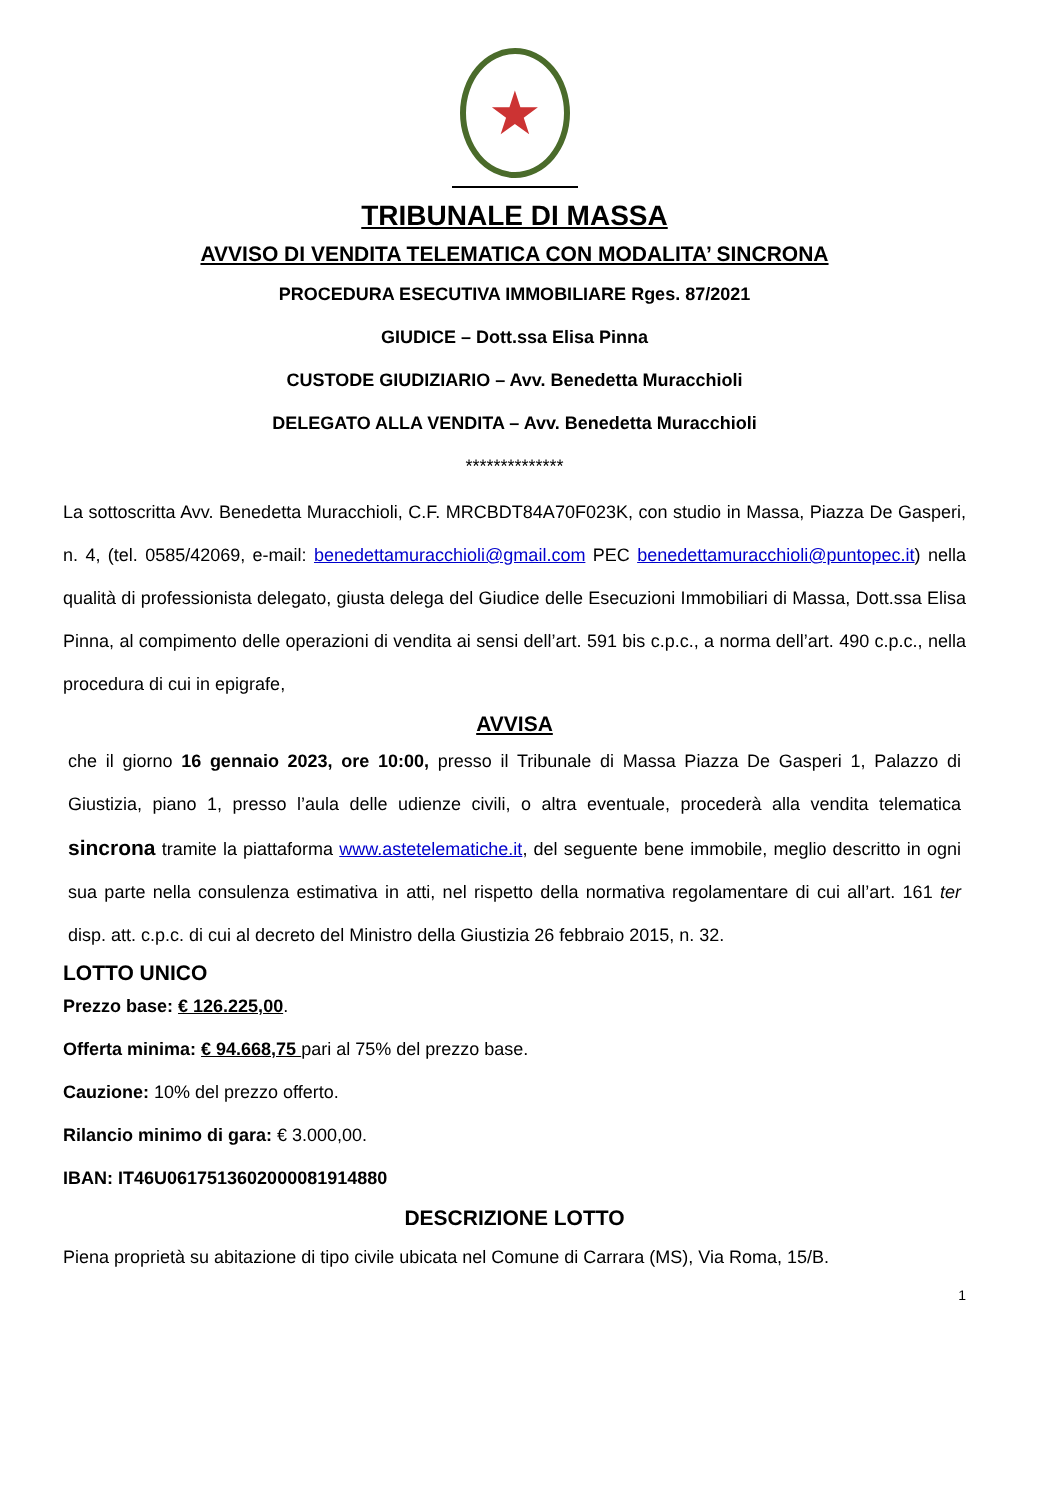★
TRIBUNALE DI MASSA
AVVISO DI VENDITA TELEMATICA CON MODALITA’ SINCRONA
PROCEDURA ESECUTIVA IMMOBILIARE Rges. 87/2021
GIUDICE – Dott.ssa Elisa Pinna
CUSTODE GIUDIZIARIO – Avv. Benedetta Muracchioli
DELEGATO ALLA VENDITA – Avv. Benedetta Muracchioli
**************
La sottoscritta Avv. Benedetta Muracchioli, C.F. MRCBDT84A70F023K, con studio in Massa, Piazza De Gasperi, n. 4, (tel. 0585/42069, e-mail: benedettamuracchioli@gmail.com PEC benedettamuracchioli@puntopec.it) nella qualità di professionista delegato, giusta delega del Giudice delle Esecuzioni Immobiliari di Massa, Dott.ssa Elisa Pinna, al compimento delle operazioni di vendita ai sensi dell’art. 591 bis c.p.c., a norma dell’art. 490 c.p.c., nella procedura di cui in epigrafe,
AVVISA
che il giorno 16 gennaio 2023, ore 10:00, presso il Tribunale di Massa Piazza De Gasperi 1, Palazzo di Giustizia, piano 1, presso l’aula delle udienze civili, o altra eventuale, procederà alla vendita telematica sincrona tramite la piattaforma www.astetelematiche.it, del seguente bene immobile, meglio descritto in ogni sua parte nella consulenza estimativa in atti, nel rispetto della normativa regolamentare di cui all’art. 161 ter disp. att. c.p.c. di cui al decreto del Ministro della Giustizia 26 febbraio 2015, n. 32.
LOTTO UNICO
Prezzo base: € 126.225,00.
Offerta minima: € 94.668,75 pari al 75% del prezzo base.
Cauzione: 10% del prezzo offerto.
Rilancio minimo di gara: € 3.000,00.
IBAN: IT46U0617513602000081914880
DESCRIZIONE LOTTO
Piena proprietà su abitazione di tipo civile ubicata nel Comune di Carrara (MS), Via Roma, 15/B.
1